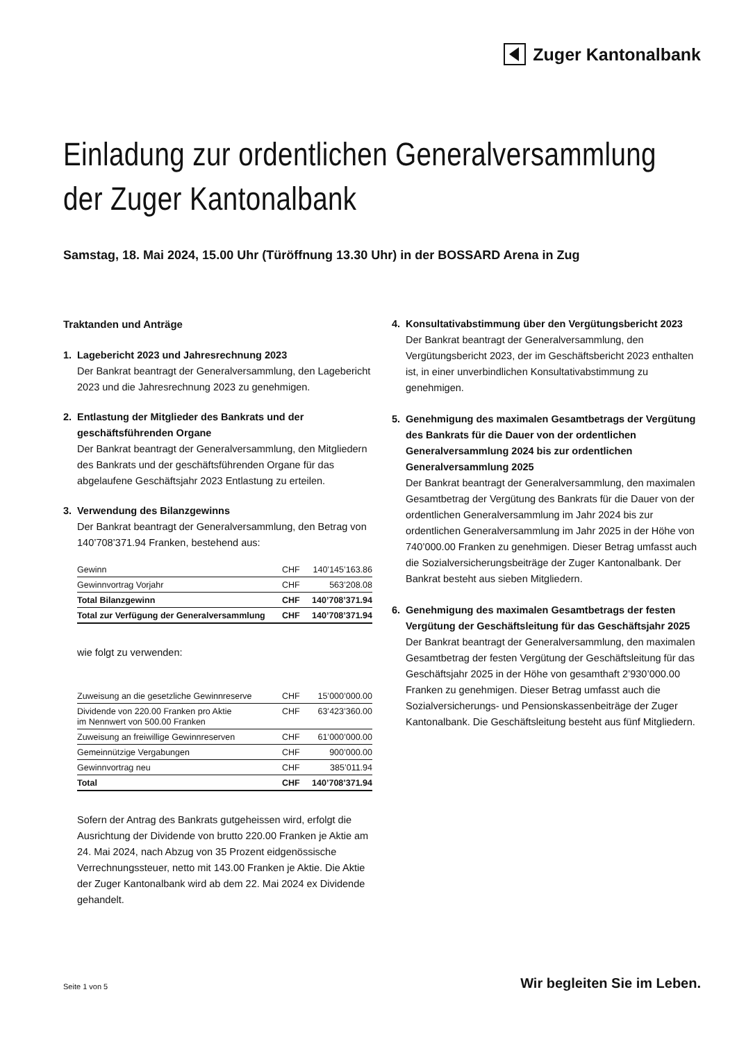Zuger Kantonalbank
Einladung zur ordentlichen Generalversammlung
der Zuger Kantonalbank
Samstag, 18. Mai 2024, 15.00 Uhr (Türöffnung 13.30 Uhr) in der BOSSARD Arena in Zug
Traktanden und Anträge
1. Lagebericht 2023 und Jahresrechnung 2023
Der Bankrat beantragt der Generalversammlung, den Lagebericht 2023 und die Jahresrechnung 2023 zu genehmigen.
2. Entlastung der Mitglieder des Bankrats und der geschäftsführenden Organe
Der Bankrat beantragt der Generalversammlung, den Mitgliedern des Bankrats und der geschäftsführenden Organe für das abgelaufene Geschäftsjahr 2023 Entlastung zu erteilen.
3. Verwendung des Bilanzgewinns
Der Bankrat beantragt der Generalversammlung, den Betrag von 140’708’371.94 Franken, bestehend aus:
| Gewinn | CHF | 140’145’163.86 |
| Gewinnvortrag Vorjahr | CHF | 563’208.08 |
| Total Bilanzgewinn | CHF | 140’708’371.94 |
| Total zur Verfügung der Generalversammlung | CHF | 140’708’371.94 |
wie folgt zu verwenden:
| Zuweisung an die gesetzliche Gewinnreserve | CHF | 15’000’000.00 |
| Dividende von 220.00 Franken pro Aktie im Nennwert von 500.00 Franken | CHF | 63’423’360.00 |
| Zuweisung an freiwillige Gewinnreserven | CHF | 61’000’000.00 |
| Gemeinnützige Vergabungen | CHF | 900’000.00 |
| Gewinnvortrag neu | CHF | 385’011.94 |
| Total | CHF | 140’708’371.94 |
Sofern der Antrag des Bankrats gutgeheissen wird, erfolgt die Ausrichtung der Dividende von brutto 220.00 Franken je Aktie am 24. Mai 2024, nach Abzug von 35 Prozent eidgenössische Verrechnungssteuer, netto mit 143.00 Franken je Aktie. Die Aktie der Zuger Kantonalbank wird ab dem 22. Mai 2024 ex Dividende gehandelt.
4. Konsultativabstimmung über den Vergütungsbericht 2023
Der Bankrat beantragt der Generalversammlung, den Vergütungsbericht 2023, der im Geschäftsbericht 2023 enthalten ist, in einer unverbindlichen Konsultativabstimmung zu genehmigen.
5. Genehmigung des maximalen Gesamtbetrags der Vergütung des Bankrats für die Dauer von der ordentlichen Generalversammlung 2024 bis zur ordentlichen Generalversammlung 2025
Der Bankrat beantragt der Generalversammlung, den maximalen Gesamtbetrag der Vergütung des Bankrats für die Dauer von der ordentlichen Generalversammlung im Jahr 2024 bis zur ordentlichen Generalversammlung im Jahr 2025 in der Höhe von 740’000.00 Franken zu genehmigen. Dieser Betrag umfasst auch die Sozialversicherungsbeiträge der Zuger Kantonalbank. Der Bankrat besteht aus sieben Mitgliedern.
6. Genehmigung des maximalen Gesamtbetrags der festen Vergütung der Geschäftsleitung für das Geschäftsjahr 2025
Der Bankrat beantragt der Generalversammlung, den maximalen Gesamtbetrag der festen Vergütung der Geschäftsleitung für das Geschäftsjahr 2025 in der Höhe von gesamthaft 2’930’000.00 Franken zu genehmigen. Dieser Betrag umfasst auch die Sozialversicherungs- und Pensionskassenbeiträge der Zuger Kantonalbank. Die Geschäftsleitung besteht aus fünf Mitgliedern.
Seite 1 von 5 Wir begleiten Sie im Leben.